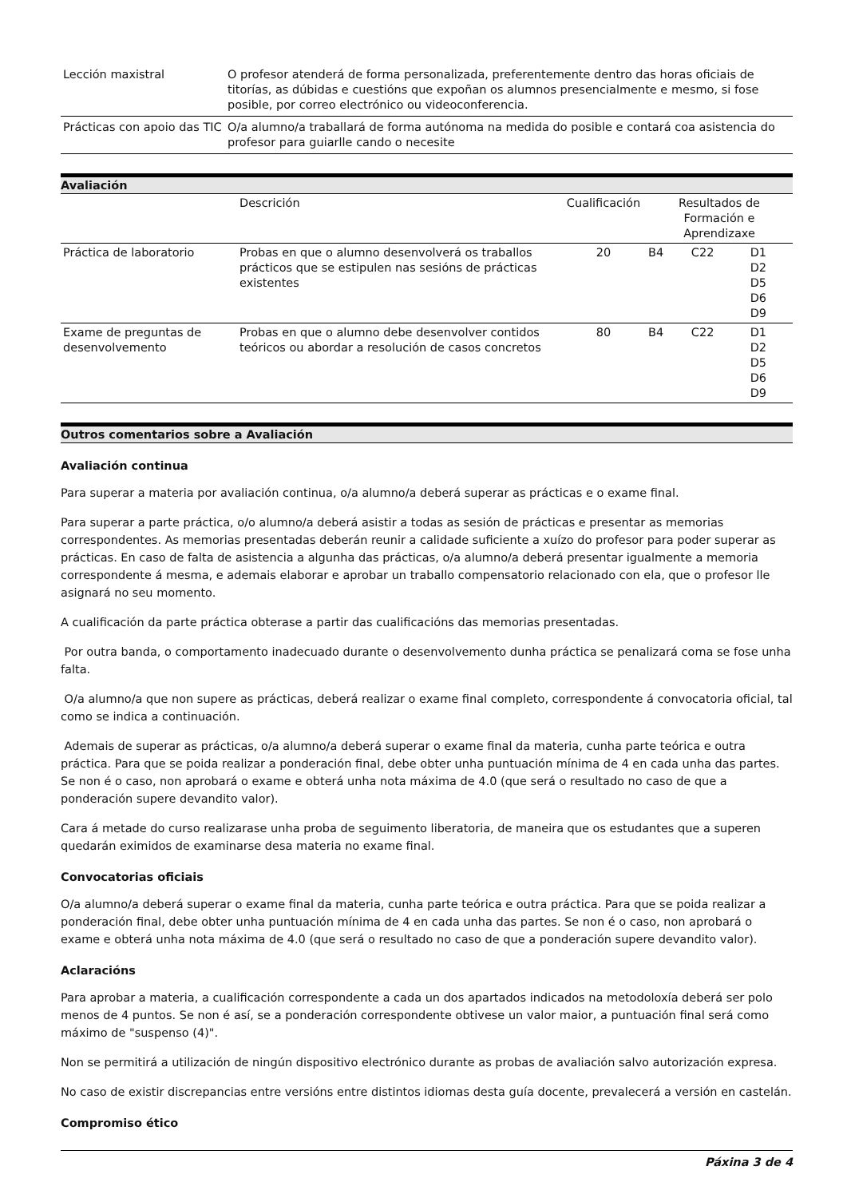| Lección maxistral | O profesor atenderá de forma personalizada, preferentemente dentro das horas oficiais de titorías, as dúbidas e cuestións que expoñan os alumnos presencialmente e mesmo, si fose posible, por correo electrónico ou videoconferencia. |
| Prácticas con apoio das TIC | O/a alumno/a traballará de forma autónoma na medida do posible e contará coa asistencia do profesor para guiarlle cando o necesite |
Avaliación
| | Descrición | Cualificación | Resultados de Formación e Aprendizaxe | | |
| --- | --- | --- | --- | --- | --- |
| Práctica de laboratorio | Probas en que o alumno desenvolverá os traballos prácticos que se estipulen nas sesións de prácticas existentes | 20 | B4 | C22 | D1 D2 D5 D6 D9 |
| Exame de preguntas de desenvolvemento | Probas en que o alumno debe desenvolver contidos teóricos ou abordar a resolución de casos concretos | 80 | B4 | C22 | D1 D2 D5 D6 D9 |
Outros comentarios sobre a Avaliación
Avaliación continua
Para superar a materia por avaliación continua, o/a alumno/a deberá superar as prácticas e o exame final.
Para superar a parte práctica, o/o alumno/a deberá asistir a todas as sesión de prácticas e presentar as memorias correspondentes. As memorias presentadas deberán reunir a calidade suficiente a xuízo do profesor para poder superar as prácticas. En caso de falta de asistencia a algunha das prácticas, o/a alumno/a deberá presentar igualmente a memoria correspondente á mesma, e ademais elaborar e aprobar un traballo compensatorio relacionado con ela, que o profesor lle asignará no seu momento.
A cualificación da parte práctica obterase a partir das cualificacións das memorias presentadas.
Por outra banda, o comportamento inadecuado durante o desenvolvemento dunha práctica se penalizará coma se fose unha falta.
O/a alumno/a que non supere as prácticas, deberá realizar o exame final completo, correspondente á convocatoria oficial, tal como se indica a continuación.
Ademais de superar as prácticas, o/a alumno/a deberá superar o exame final da materia, cunha parte teórica e outra práctica. Para que se poida realizar a ponderación final, debe obter unha puntuación mínima de 4 en cada unha das partes. Se non é o caso, non aprobará o exame e obterá unha nota máxima de 4.0 (que será o resultado no caso de que a ponderación supere devandito valor).
Cara á metade do curso realizarase unha proba de seguimento liberatoria, de maneira que os estudantes que a superen quedarán eximidos de examinarse desa materia no exame final.
Convocatorias oficiais
O/a alumno/a deberá superar o exame final da materia, cunha parte teórica e outra práctica. Para que se poida realizar a ponderación final, debe obter unha puntuación mínima de 4 en cada unha das partes. Se non é o caso, non aprobará o exame e obterá unha nota máxima de 4.0 (que será o resultado no caso de que a ponderación supere devandito valor).
Aclaracións
Para aprobar a materia, a cualificación correspondente a cada un dos apartados indicados na metodoloxía deberá ser polo menos de 4 puntos. Se non é así, se a ponderación correspondente obtivese un valor maior, a puntuación final será como máximo de "suspenso (4)".
Non se permitirá a utilización de ningún dispositivo electrónico durante as probas de avaliación salvo autorización expresa.
No caso de existir discrepancias entre versións entre distintos idiomas desta guía docente, prevalecerá a versión en castelán.
Compromiso ético
Páxina 3 de 4